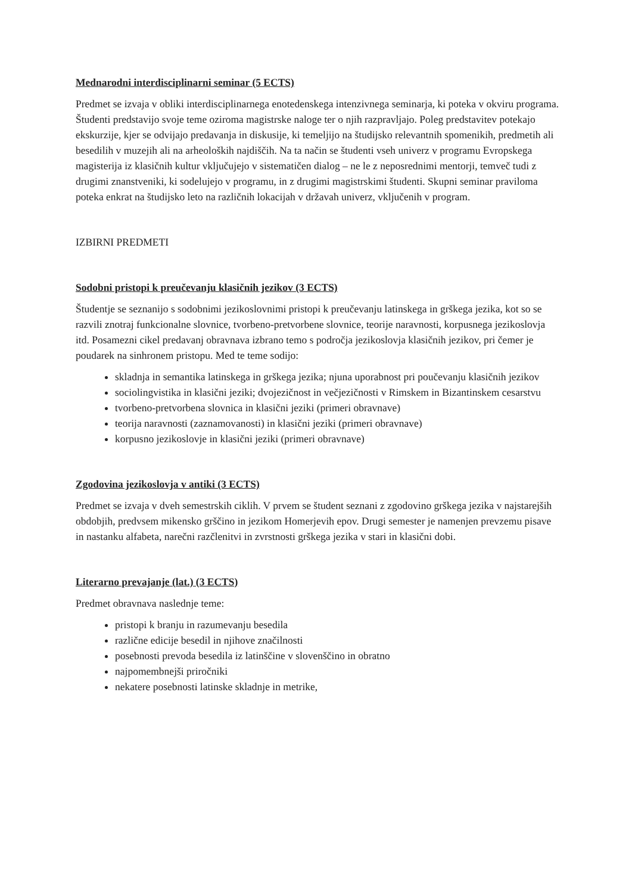Mednarodni interdisciplinarni seminar (5 ECTS)
Predmet se izvaja v obliki interdisciplinarnega enotedenskega intenzivnega seminarja, ki poteka v okviru programa. Študenti predstavijo svoje teme oziroma magistrske naloge ter o njih razpravljajo. Poleg predstavitev potekajo ekskurzije, kjer se odvijajo predavanja in diskusije, ki temeljijo na študijsko relevantnih spomenikih, predmetih ali besedilih v muzejih ali na arheoloških najdiščih. Na ta način se študenti vseh univerz v programu Evropskega magisterija iz klasičnih kultur vključujejo v sistematičen dialog – ne le z neposrednimi mentorji, temveč tudi z drugimi znanstveniki, ki sodelujejo v programu, in z drugimi magistrskimi študenti. Skupni seminar praviloma poteka enkrat na študijsko leto na različnih lokacijah v državah univerz, vključenih v program.
IZBIRNI PREDMETI
Sodobni pristopi k preučevanju klasičnih jezikov (3 ECTS)
Študentje se seznanijo s sodobnimi jezikoslovnimi pristopi k preučevanju latinskega in grškega jezika, kot so se razvili znotraj funkcionalne slovnice, tvorbeno-pretvorbene slovnice, teorije naravnosti, korpusnega jezikoslovja itd. Posamezni cikel predavanj obravnava izbrano temo s področja jezikoslovja klasičnih jezikov, pri čemer je poudarek na sinhronem pristopu. Med te teme sodijo:
skladnja in semantika latinskega in grškega jezika; njuna uporabnost pri poučevanju klasičnih jezikov
sociolingvistika in klasični jeziki; dvojezičnost in večjezičnosti v Rimskem in Bizantinskem cesarstvu
tvorbeno-pretvorbena slovnica in klasični jeziki (primeri obravnave)
teorija naravnosti (zaznamovanosti) in klasični jeziki (primeri obravnave)
korpusno jezikoslovje in klasični jeziki (primeri obravnave)
Zgodovina jezikoslovja v antiki (3 ECTS)
Predmet se izvaja v dveh semestrskih ciklih. V prvem se študent seznani z zgodovino grškega jezika v najstarejših obdobjih, predvsem mikensko grščino in jezikom Homerjevih epov. Drugi semester je namenjen prevzemu pisave in nastanku alfabeta, narečni razčlenitvi in zvrstnosti grškega jezika v stari in klasični dobi.
Literarno prevajanje (lat.) (3 ECTS)
Predmet obravnava naslednje teme:
pristopi k branju in razumevanju besedila
različne edicije besedil in njihove značilnosti
posebnosti prevoda besedila iz latinščine v slovenščino in obratno
najpomembnejši priročniki
nekatere posebnosti latinske skladnje in metrike,